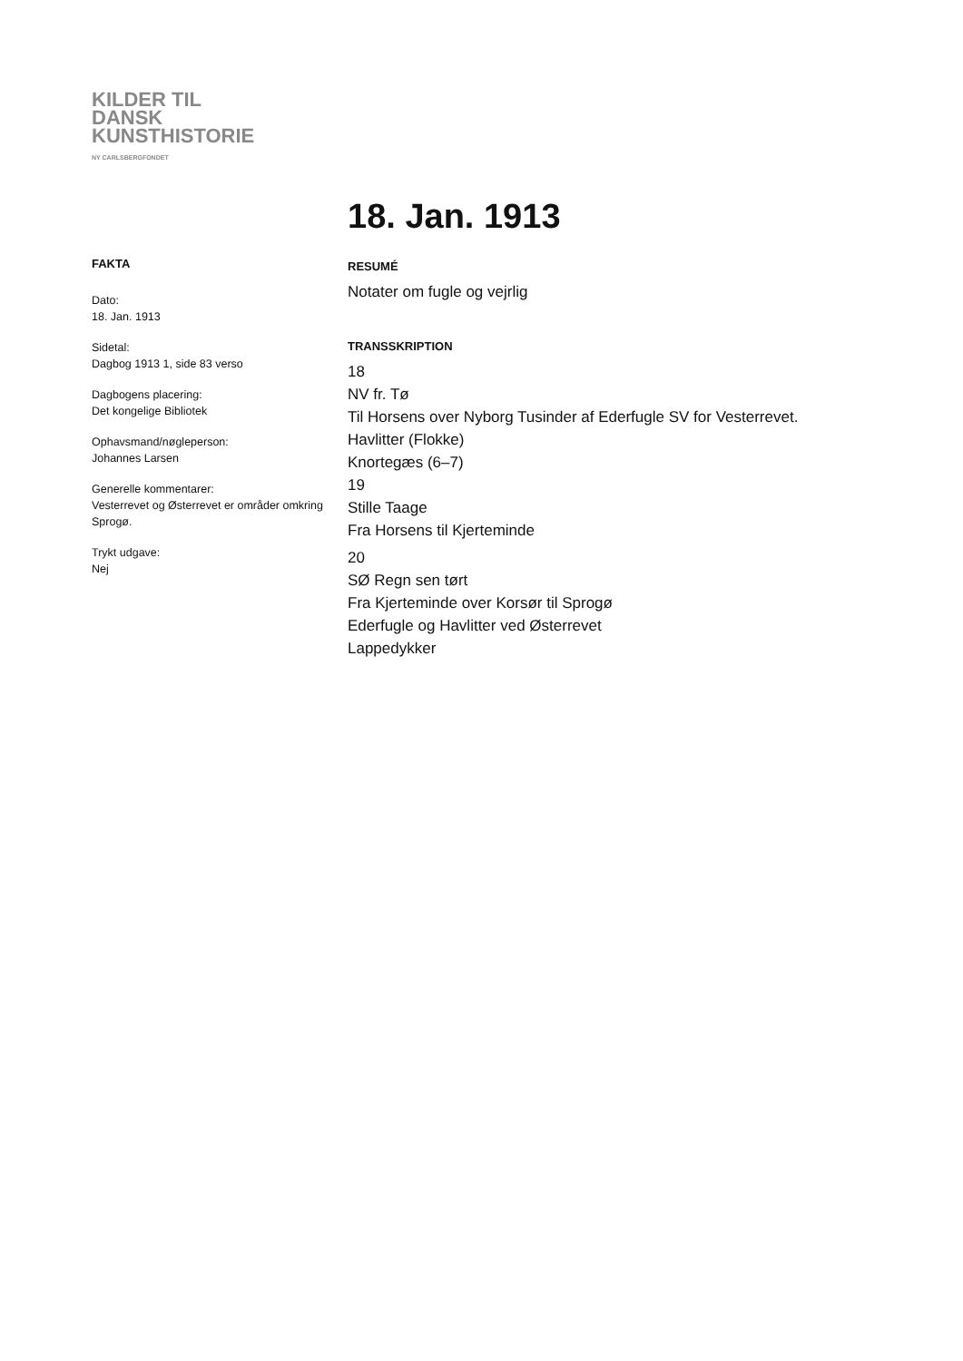KILDER TIL
DANSK
KUNSTHISTORIE
NY CARLSBERGFONDET
FAKTA
Dato:
18. Jan. 1913
Sidetal:
Dagbog 1913 1, side 83 verso
Dagbogens placering:
Det kongelige Bibliotek
Ophavsmand/nøgleperson:
Johannes Larsen
Generelle kommentarer:
Vesterrevet og Østerrevet er områder omkring Sprogø.
Trykt udgave:
Nej
18. Jan. 1913
RESUMÉ
Notater om fugle og vejrlig
TRANSSKRIPTION
18
NV fr. Tø
Til Horsens over Nyborg Tusinder af Ederfugle SV for Vesterrevet.
Havlitter (Flokke)
Knortegæs (6–7)
19
Stille Taage
Fra Horsens til Kjerteminde
20
SØ Regn sen tørt
Fra Kjerteminde over Korsør til Sprogø
Ederfugle og Havlitter ved Østerrevet
Lappedykker